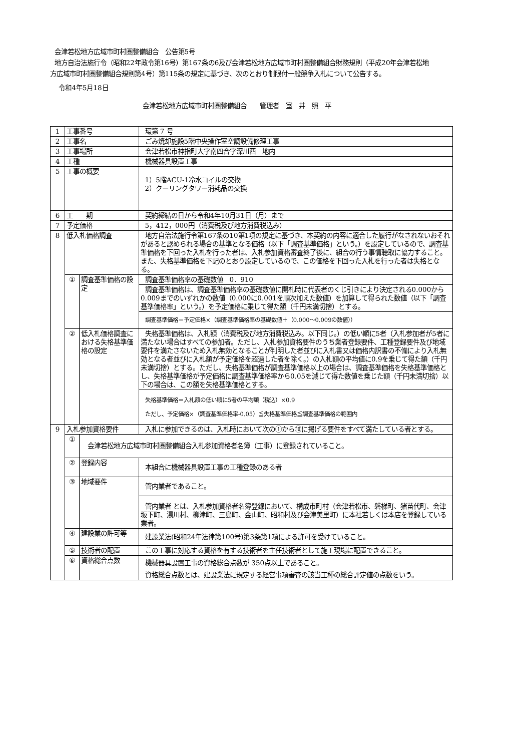会津若松地方広域市町村圏整備組合　公告第5号
地方自治法施行令（昭和22年政令第16号）第167条の6及び会津若松地方広域市町村圏整備組合財務規則（平成20年会津若松地方広域市町村圏整備組合規則第4号）第115条の規定に基づき、次のとおり制限付一般競争入札について公告する。
令和4年5月18日
会津若松地方広域市町村圏整備組合　　管理者　室　井　照　平
| 1 | 工事番号 | | 環第 7 号 |
| 2 | 工事名 | | ごみ焼却施設5階中央操作室空調設備修理工事 |
| 3 | 工事場所 | | 会津若松市神指町大字南四合字深川西 地内 |
| 4 | 工種 | | 機械器具設置工事 |
| 5 | 工事の概要 | | 1）5階ACU-1冷水コイルの交換 2）クーリングタワー消耗品の交換 |
| 6 | 工 期 | | 契約締結の日から令和4年10月31日（月）まで |
| 7 | 予定価格 | | 5，412，000円（消費税及び地方消費税込み） |
| 8 | 低入札価格調査 | | 地方自治法施行令第167条の10第1項の規定に基づき、本契約の内容に適合した履行がなされないおそれがあると認められる場合の基準となる価格（以下「調査基準価格」という。）を設定しているので、調査基準価格を下回った入札を行った者は、入札参加資格審査終了後に、組合の行う事情聴取に協力すること。また、失格基準価格を下記のとおり設定しているので、この価格を下回った入札を行った者は失格となる。 |
| | ① | 調査基準価格の設定 | 調査基準価格率の基礎数値 0．910 |
| | | | 調査基準価格は、調査基準価格率の基礎数値に開札時に代表者のくじ引きにより決定される0.000から0.009までのいずれかの数値（0.000に0.001を順次加えた数値）を加算して得られた数値（以下「調査基準価格率」という。）を予定価格に乗じて得た額（千円未満切捨）とする。 |
| | | | 調査基準価格＝予定価格×（調査基準価格率の基礎数値＋（0.000～0.009の数値）） |
| | ② | 低入札価格調査における失格基準価格の設定 | 失格基準価格は、入札額（消費税及び地方消費税込み。以下同じ。）の低い順に5者（入札参加者が5者に満たない場合はすべての参加者。ただし、入札参加資格要件のうち業者登録要件、工種登録要件及び地域要件を満たさないため入札無効となることが判明した者並びに入札書又は価格内訳書の不備により入札無効となる者並びに入札額が予定価格を超過した者を除く。）の入札額の平均値に0.9を乗じて得た額（千円未満切捨）とする。ただし、失格基準価格が調査基準価格以上の場合は、調査基準価格を失格基準価格とし、失格基準価格が予定価格に調査基準価格率から0.05を減じて得た数値を乗じた額（千円未満切捨）以下の場合は、この額を失格基準価格とする。 |
| | | | 失格基準価格＝入札額の低い順に5者の平均額（税込）×0.9 ただし、予定価格×（調査基準価格率-0.05）≦失格基準価格≦調査基準価格の範囲内 |
| 9 | 入札参加資格要件 | | 入札に参加できるのは、入札時において次の①から⑩に掲げる要件をすべて満たしている者とする。 |
| | ① | 会津若松地方広域市町村圏整備組合入札参加資格者名簿（工事）に登録されていること。 | |
| | ② | 登録内容 | 本組合に機械器具設置工事の工種登録のある者 |
| | ③ | 地域要件 | 管内業者であること。 |
| | | | 管内業者 とは、入札参加資格者名簿登録において、構成市町村（会津若松市、磐梯町、猪苗代町、会津坂下町、湯川村、柳津町、三島町、金山町、昭和村及び会津美里町）に本社若しくは本店を登録している業者。 |
| | ④ | 建設業の許可等 | 建設業法(昭和24年法律第100号)第3条第1項による許可を受けていること。 |
| | ⑤ | 技術者の配置 | この工事に対応する資格を有する技術者を主任技術者として施工現場に配置できること。 |
| | ⑥ | 資格総合点数 | 機械器具設置工事の資格総合点数が 350点以上であること。 |
| | | | 資格総合点数とは、建設業法に規定する経営事項審査の該当工種の総合評定値の点数をいう。 |